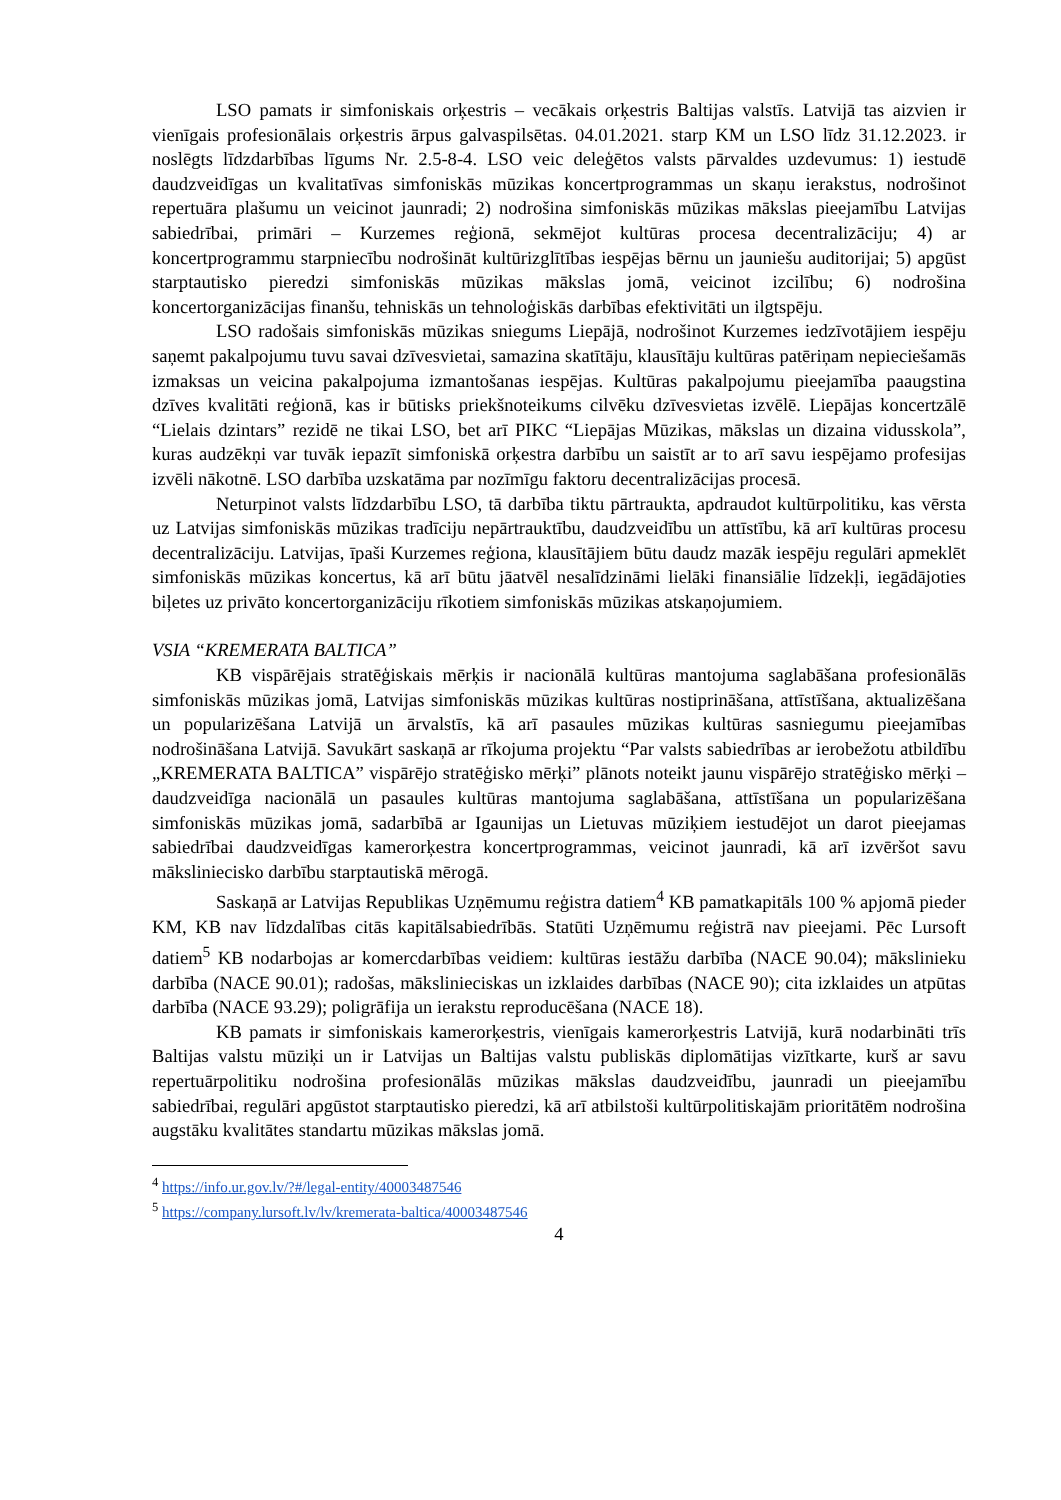LSO pamats ir simfoniskais orķestris – vecākais orķestris Baltijas valstīs. Latvijā tas aizvien ir vienīgais profesionālais orķestris ārpus galvaspilsētas. 04.01.2021. starp KM un LSO līdz 31.12.2023. ir noslēgts līdzdarbības līgums Nr. 2.5-8-4. LSO veic deleģētos valsts pārvaldes uzdevumus: 1) iestudē daudzveidīgas un kvalitatīvas simfoniskās mūzikas koncertprogrammas un skaņu ierakstus, nodrošinot repertuāra plašumu un veicinot jaunradi; 2) nodrošina simfoniskās mūzikas mākslas pieejamību Latvijas sabiedrībai, primāri – Kurzemes reģionā, sekmējot kultūras procesa decentralizāciju; 4) ar koncertprogrammu starpniecību nodrošināt kultūrizglītības iespējas bērnu un jauniešu auditorijai; 5) apgūst starptautisko pieredzi simfoniskās mūzikas mākslas jomā, veicinot izcilību; 6) nodrošina koncertorganizācijas finanšu, tehniskās un tehnoloģiskās darbības efektivitāti un ilgtspēju.
LSO radošais simfoniskās mūzikas sniegums Liepājā, nodrošinot Kurzemes iedzīvotājiem iespēju saņemt pakalpojumu tuvu savai dzīvesvietai, samazina skatītāju, klausītāju kultūras patēriņam nepieciešamās izmaksas un veicina pakalpojuma izmantošanas iespējas. Kultūras pakalpojumu pieejamība paaugstina dzīves kvalitāti reģionā, kas ir būtisks priekšnoteikums cilvēku dzīvesvietas izvēlē. Liepājas koncertzālē “Lielais dzintars” rezidē ne tikai LSO, bet arī PIKC “Liepājas Mūzikas, mākslas un dizaina vidusskola”, kuras audzēkņi var tuvāk iepazīt simfoniskā orķestra darbību un saistīt ar to arī savu iespējamo profesijas izvēli nākotnē. LSO darbība uzskatāma par nozīmīgu faktoru decentralizācijas procesā.
Neturpinot valsts līdzdarbību LSO, tā darbība tiktu pārtraukta, apdraudot kultūrpolitiku, kas vērsta uz Latvijas simfoniskās mūzikas tradīciju nepārtrauktību, daudzveidību un attīstību, kā arī kultūras procesu decentralizāciju. Latvijas, īpaši Kurzemes reģiona, klausītājiem būtu daudz mazāk iespēju regulāri apmeklēt simfoniskās mūzikas koncertus, kā arī būtu jāatvēl nesalīdzināmi lielāki finansiālie līdzekļi, iegādājoties biļetes uz privāto koncertorganizāciju rīkotiem simfoniskās mūzikas atskaņojumiem.
VSIA “KREMERATA BALTICA”
KB vispārējais stratēģiskais mērķis ir nacionālā kultūras mantojuma saglabāšana profesionālās simfoniskās mūzikas jomā, Latvijas simfoniskās mūzikas kultūras nostiprināšana, attīstīšana, aktualizēšana un popularizēšana Latvijā un ārvalstīs, kā arī pasaules mūzikas kultūras sasniegumu pieejamības nodrošināšana Latvijā. Savukārt saskaņā ar rīkojuma projektu “Par valsts sabiedrības ar ierobežotu atbildību „KREMERATA BALTICA” vispārējo stratēģisko mērķi” plānots noteikt jaunu vispārējo stratēģisko mērķi – daudzveidīga nacionālā un pasaules kultūras mantojuma saglabāšana, attīstīšana un popularizēšana simfoniskās mūzikas jomā, sadarbībā ar Igaunijas un Lietuvas mūziķiem iestudējot un darot pieejamas sabiedrībai daudzveidīgas kamerorķestra koncertprogrammas, veicinot jaunradi, kā arī izvēršot savu māksliniecisko darbību starptautiskā mērogā.
Saskaņā ar Latvijas Republikas Uzņēmumu reģistra datiem<sup>4</sup> KB pamatkapitāls 100 % apjomā pieder KM, KB nav līdzdalības citās kapitālsabiedrībās. Statūti Uzņēmumu reģistrā nav pieejami. Pēc Lursoft datiem<sup>5</sup> KB nodarbojas ar komercdarbības veidiem: kultūras iestāžu darbība (NACE 90.04); mākslinieku darbība (NACE 90.01); radošas, mākslinieciskas un izklaides darbības (NACE 90); cita izklaides un atpūtas darbība (NACE 93.29); poligrāfija un ierakstu reproducēšana (NACE 18).
KB pamats ir simfoniskais kamerorķestris, vienīgais kamerorķestris Latvijā, kurā nodarbināti trīs Baltijas valstu mūziķi un ir Latvijas un Baltijas valstu publiskās diplomātijas vizītkarte, kurš ar savu repertuārpolitiku nodrošina profesionālās mūzikas mākslas daudzveidību, jaunradi un pieejamību sabiedrībai, regulāri apgūstot starptautisko pieredzi, kā arī atbilstoši kultūrpolitiskajām prioritātēm nodrošina augstāku kvalitātes standartu mūzikas mākslas jomā.
<sup>4</sup> https://info.ur.gov.lv/?#/legal-entity/40003487546
<sup>5</sup> https://company.lursoft.lv/lv/kremerata-baltica/40003487546
4